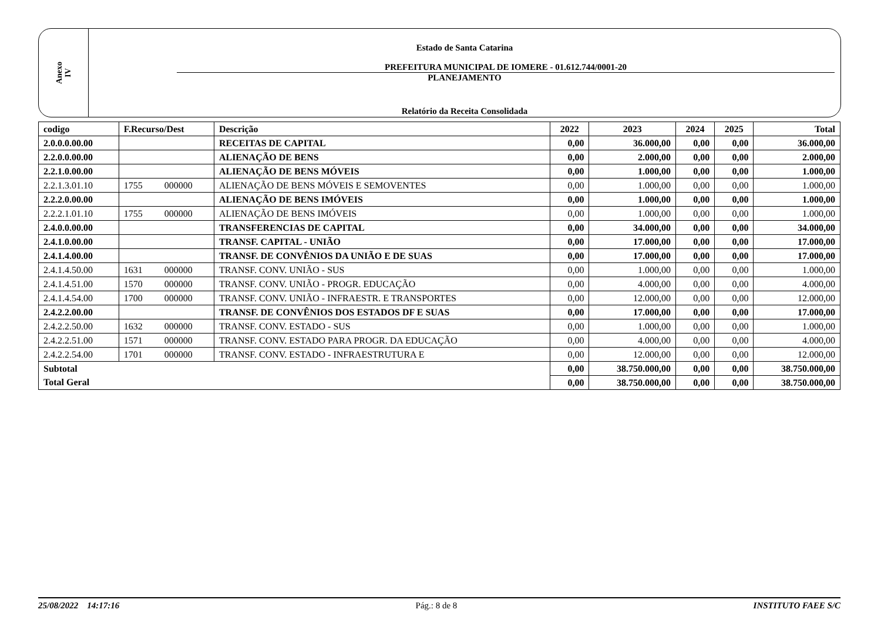Anexo
IV
Estado de Santa Catarina
PREFEITURA MUNICIPAL DE IOMERE - 01.612.744/0001-20
PLANEJAMENTO
Relatório da Receita Consolidada
| codigo | F.Recurso/Dest | | Descrição | 2022 | 2023 | 2024 | 2025 | Total |
| --- | --- | --- | --- | --- | --- | --- | --- | --- |
| 2.0.0.0.00.00 | | | RECEITAS DE CAPITAL | 0,00 | 36.000,00 | 0,00 | 0,00 | 36.000,00 |
| 2.2.0.0.00.00 | | | ALIENAÇÃO DE BENS | 0,00 | 2.000,00 | 0,00 | 0,00 | 2.000,00 |
| 2.2.1.0.00.00 | | | ALIENAÇÃO DE BENS MÓVEIS | 0,00 | 1.000,00 | 0,00 | 0,00 | 1.000,00 |
| 2.2.1.3.01.10 | 1755 | 000000 | ALIENAÇÃO DE BENS MÓVEIS E SEMOVENTES | 0,00 | 1.000,00 | 0,00 | 0,00 | 1.000,00 |
| 2.2.2.0.00.00 | | | ALIENAÇÃO DE BENS IMÓVEIS | 0,00 | 1.000,00 | 0,00 | 0,00 | 1.000,00 |
| 2.2.2.1.01.10 | 1755 | 000000 | ALIENAÇÃO DE BENS IMÓVEIS | 0,00 | 1.000,00 | 0,00 | 0,00 | 1.000,00 |
| 2.4.0.0.00.00 | | | TRANSFERENCIAS DE CAPITAL | 0,00 | 34.000,00 | 0,00 | 0,00 | 34.000,00 |
| 2.4.1.0.00.00 | | | TRANSF. CAPITAL - UNIÃO | 0,00 | 17.000,00 | 0,00 | 0,00 | 17.000,00 |
| 2.4.1.4.00.00 | | | TRANSF. DE CONVÊNIOS DA UNIÃO E DE SUAS | 0,00 | 17.000,00 | 0,00 | 0,00 | 17.000,00 |
| 2.4.1.4.50.00 | 1631 | 000000 | TRANSF. CONV. UNIÃO - SUS | 0,00 | 1.000,00 | 0,00 | 0,00 | 1.000,00 |
| 2.4.1.4.51.00 | 1570 | 000000 | TRANSF. CONV. UNIÃO - PROGR. EDUCAÇÃO | 0,00 | 4.000,00 | 0,00 | 0,00 | 4.000,00 |
| 2.4.1.4.54.00 | 1700 | 000000 | TRANSF. CONV. UNIÃO - INFRAESTR. E TRANSPORTES | 0,00 | 12.000,00 | 0,00 | 0,00 | 12.000,00 |
| 2.4.2.2.00.00 | | | TRANSF. DE CONVÊNIOS DOS ESTADOS DF E SUAS | 0,00 | 17.000,00 | 0,00 | 0,00 | 17.000,00 |
| 2.4.2.2.50.00 | 1632 | 000000 | TRANSF. CONV. ESTADO - SUS | 0,00 | 1.000,00 | 0,00 | 0,00 | 1.000,00 |
| 2.4.2.2.51.00 | 1571 | 000000 | TRANSF. CONV. ESTADO PARA PROGR. DA EDUCAÇÃO | 0,00 | 4.000,00 | 0,00 | 0,00 | 4.000,00 |
| 2.4.2.2.54.00 | 1701 | 000000 | TRANSF. CONV. ESTADO - INFRAESTRUTURA E | 0,00 | 12.000,00 | 0,00 | 0,00 | 12.000,00 |
| Subtotal | | | | 0,00 | 38.750.000,00 | 0,00 | 0,00 | 38.750.000,00 |
| Total Geral | | | | 0,00 | 38.750.000,00 | 0,00 | 0,00 | 38.750.000,00 |
25/08/2022 14:17:16 Pág.: 8 de 8 INSTITUTO FAEE S/C